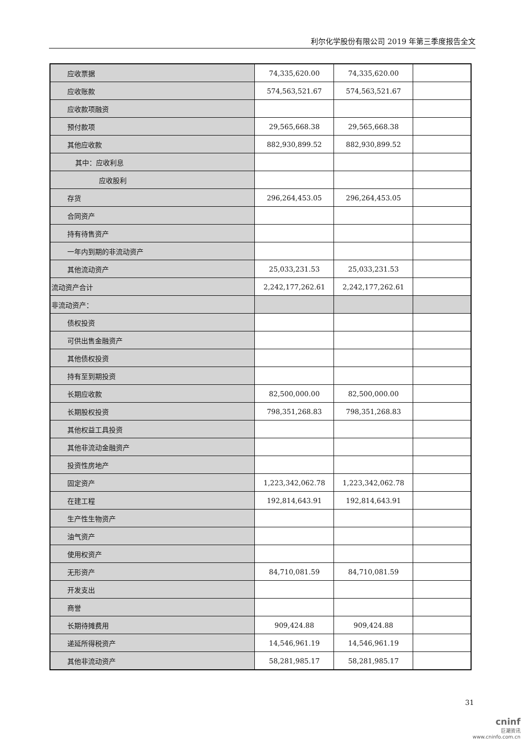利尔化学股份有限公司 2019 年第三季度报告全文
| 应收票据 | 74,335,620.00 | 74,335,620.00 | |
| 应收账款 | 574,563,521.67 | 574,563,521.67 | |
| 应收款项融资 | | | |
| 预付款项 | 29,565,668.38 | 29,565,668.38 | |
| 其他应收款 | 882,930,899.52 | 882,930,899.52 | |
| 其中：应收利息 | | | |
| 应收股利 | | | |
| 存货 | 296,264,453.05 | 296,264,453.05 | |
| 合同资产 | | | |
| 持有待售资产 | | | |
| 一年内到期的非流动资产 | | | |
| 其他流动资产 | 25,033,231.53 | 25,033,231.53 | |
| 流动资产合计 | 2,242,177,262.61 | 2,242,177,262.61 | |
| 非流动资产： | | | |
| 债权投资 | | | |
| 可供出售金融资产 | | | |
| 其他债权投资 | | | |
| 持有至到期投资 | | | |
| 长期应收款 | 82,500,000.00 | 82,500,000.00 | |
| 长期股权投资 | 798,351,268.83 | 798,351,268.83 | |
| 其他权益工具投资 | | | |
| 其他非流动金融资产 | | | |
| 投资性房地产 | | | |
| 固定资产 | 1,223,342,062.78 | 1,223,342,062.78 | |
| 在建工程 | 192,814,643.91 | 192,814,643.91 | |
| 生产性生物资产 | | | |
| 油气资产 | | | |
| 使用权资产 | | | |
| 无形资产 | 84,710,081.59 | 84,710,081.59 | |
| 开发支出 | | | |
| 商誉 | | | |
| 长期待摊费用 | 909,424.88 | 909,424.88 | |
| 递延所得税资产 | 14,546,961.19 | 14,546,961.19 | |
| 其他非流动资产 | 58,281,985.17 | 58,281,985.17 | |
31
cninf
巨潮资讯
www.cninfo.com.cn